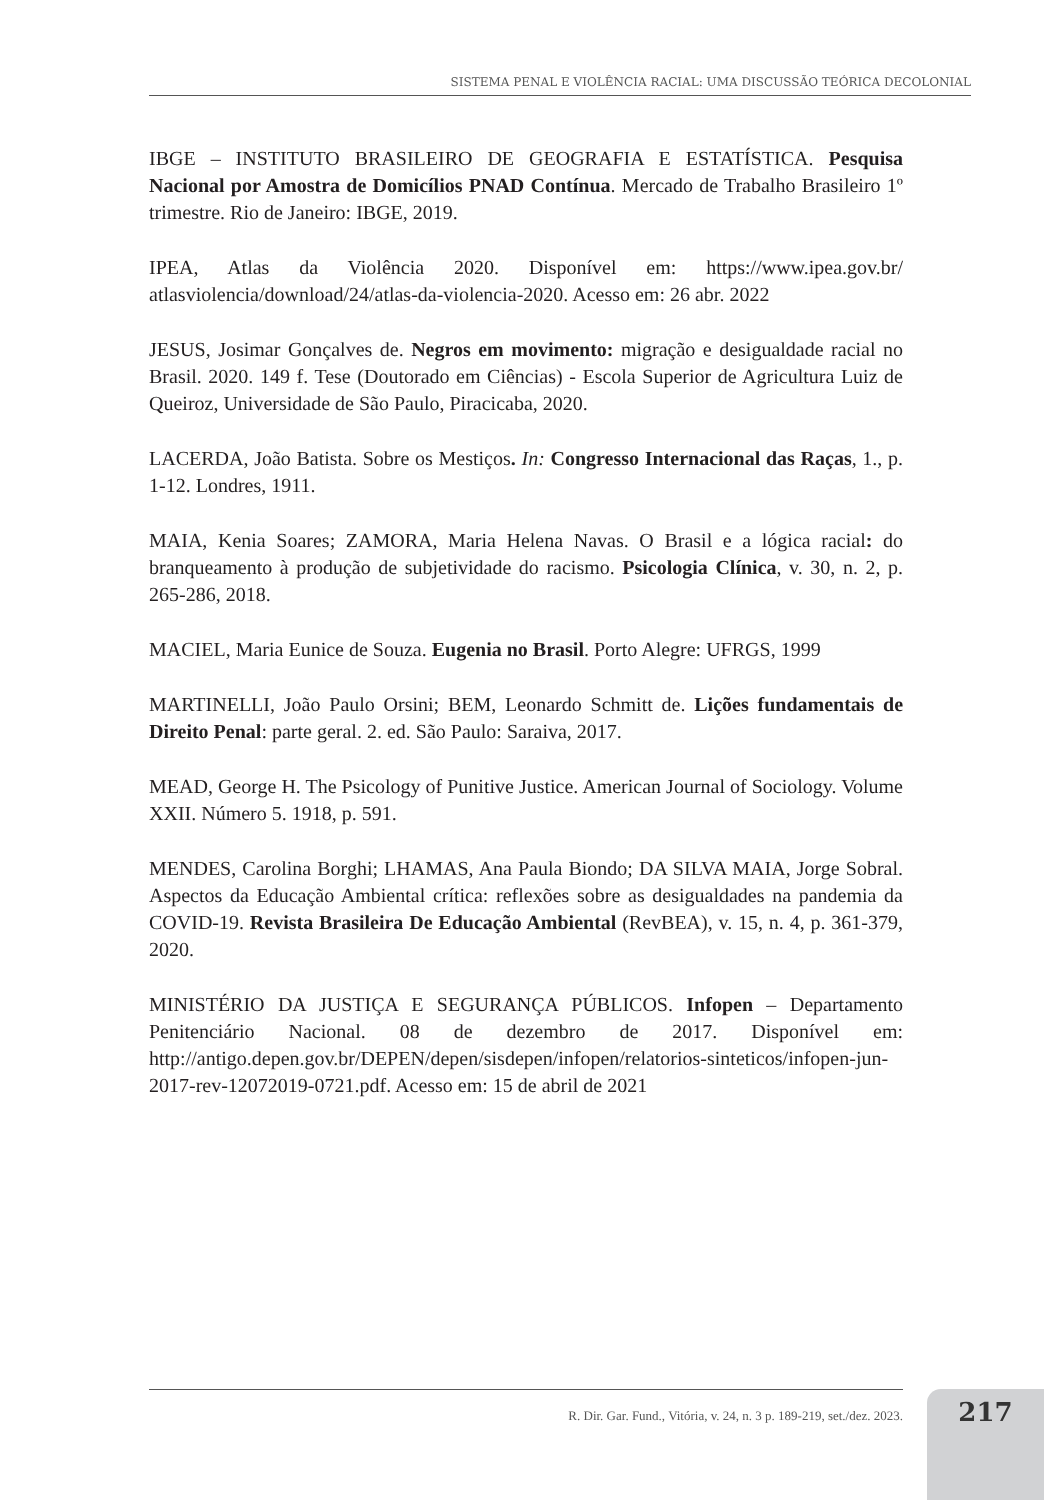SISTEMA PENAL E VIOLÊNCIA RACIAL: UMA DISCUSSÃO TEÓRICA DECOLONIAL
IBGE – INSTITUTO BRASILEIRO DE GEOGRAFIA E ESTATÍSTICA. Pesquisa Nacional por Amostra de Domicílios PNAD Contínua. Mercado de Trabalho Brasileiro 1º trimestre. Rio de Janeiro: IBGE, 2019.
IPEA, Atlas da Violência 2020. Disponível em: https://www.ipea.gov.br/ atlasviolencia/download/24/atlas-da-violencia-2020. Acesso em: 26 abr. 2022
JESUS, Josimar Gonçalves de. Negros em movimento: migração e desigualdade racial no Brasil. 2020. 149 f. Tese (Doutorado em Ciências) - Escola Superior de Agricultura Luiz de Queiroz, Universidade de São Paulo, Piracicaba, 2020.
LACERDA, João Batista. Sobre os Mestiços. In: Congresso Internacional das Raças, 1., p. 1-12. Londres, 1911.
MAIA, Kenia Soares; ZAMORA, Maria Helena Navas. O Brasil e a lógica racial: do branqueamento à produção de subjetividade do racismo. Psicologia Clínica, v. 30, n. 2, p. 265-286, 2018.
MACIEL, Maria Eunice de Souza. Eugenia no Brasil. Porto Alegre: UFRGS, 1999
MARTINELLI, João Paulo Orsini; BEM, Leonardo Schmitt de. Lições fundamentais de Direito Penal: parte geral. 2. ed. São Paulo: Saraiva, 2017.
MEAD, George H. The Psicology of Punitive Justice. American Journal of Sociology. Volume XXII. Número 5. 1918, p. 591.
MENDES, Carolina Borghi; LHAMAS, Ana Paula Biondo; DA SILVA MAIA, Jorge Sobral. Aspectos da Educação Ambiental crítica: reflexões sobre as desigualdades na pandemia da COVID-19. Revista Brasileira De Educação Ambiental (RevBEA), v. 15, n. 4, p. 361-379, 2020.
MINISTÉRIO DA JUSTIÇA E SEGURANÇA PÚBLICOS. Infopen – Departamento Penitenciário Nacional. 08 de dezembro de 2017. Disponível em: http://antigo.depen.gov.br/DEPEN/depen/sisdepen/infopen/relatorios-sinteticos/infopen-jun-2017-rev-12072019-0721.pdf. Acesso em: 15 de abril de 2021
R. Dir. Gar. Fund., Vitória, v. 24, n. 3 p. 189-219, set./dez. 2023. 217